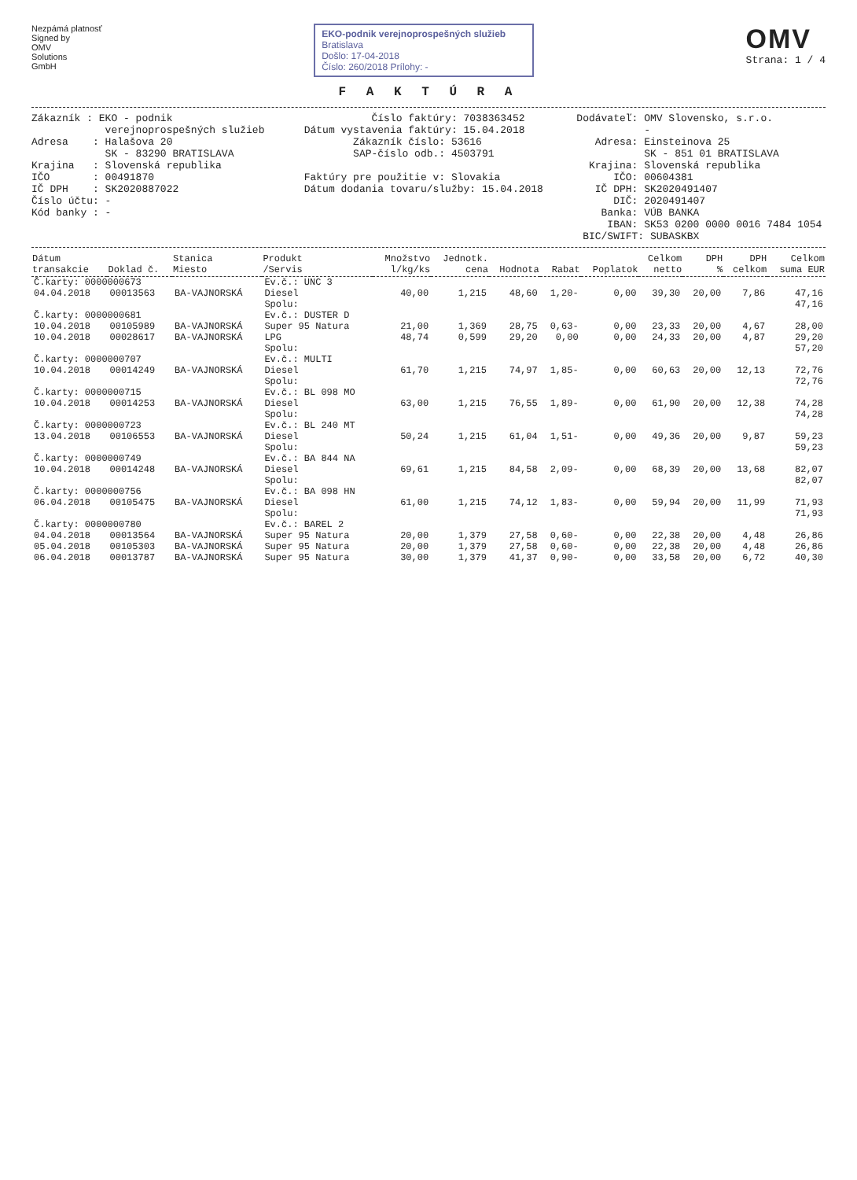Nezpámá platnosť
Signed by
OMV
Solutions
GmbH
EKO-podnik verejnoprospešných služieb
Bratislava
Došlo: 17-04-2018
Číslo: 260/2018 Prílohy: -
OMV
Strana: 1 / 4
F A K T Ú R A
Zákazník : EKO - podnik verejnoprospešných služieb Adresa : Halašova 20 SK - 83290 BRATISLAVA Krajina : Slovenská republika IČO : 00491870 IČ DPH : SK2020887022 Číslo účtu: - Kód banky : -
Číslo faktúry: 7038363452 Dátum vystavenia faktúry: 15.04.2018 Zákazník číslo: 53616 SAP-číslo odb.: 4503791 Faktúry pre použitie v: Slovakia Dátum dodania tovaru/služby: 15.04.2018
Dodávateľ: OMV Slovensko, s.r.o. - Adresa: Einsteinova 25 SK - 851 01 BRATISLAVA Krajina: Slovenská republika IČO: 00604381 IČ DPH: SK2020491407 DIČ: 2020491407 Banka: VÚB BANKA IBAN: SK53 0200 0000 0016 7484 1054 BIC/SWIFT: SUBASKBX
| Dátum transakcie | Doklad č. | Stanica Miesto | Produkt /Servis | Množstvo l/kg/ks | Jednotk. cena | Hodnota | Rabat | Poplatok | Celkom netto | DPH % | DPH celkom | Celkom suma EUR |
| --- | --- | --- | --- | --- | --- | --- | --- | --- | --- | --- | --- | --- |
| Č.karty: 0000000673 | | | Ev.č.: UNC 3 | | | | | | | | | |
| 04.04.2018 | 00013563 | BA-VAJNORSKÁ | Diesel | 40,00 | 1,215 | 48,60 | 1,20- | 0,00 | 39,30 | 20,00 | 7,86 | 47,16 |
| | | | Spolu: | | | | | | | | | 47,16 |
| Č.karty: 0000000681 | | | Ev.č.: DUSTER D | | | | | | | | | |
| 10.04.2018 | 00105989 | BA-VAJNORSKÁ | Super 95 Natura | 21,00 | 1,369 | 28,75 | 0,63- | 0,00 | 23,33 | 20,00 | 4,67 | 28,00 |
| 10.04.2018 | 00028617 | BA-VAJNORSKÁ | LPG | 48,74 | 0,599 | 29,20 | 0,00 | 0,00 | 24,33 | 20,00 | 4,87 | 29,20 |
| | | | Spolu: | | | | | | | | | 57,20 |
| Č.karty: 0000000707 | | | Ev.č.: MULTI | | | | | | | | | |
| 10.04.2018 | 00014249 | BA-VAJNORSKÁ | Diesel | 61,70 | 1,215 | 74,97 | 1,85- | 0,00 | 60,63 | 20,00 | 12,13 | 72,76 |
| | | | Spolu: | | | | | | | | | 72,76 |
| Č.karty: 0000000715 | | | Ev.č.: BL 098 MO | | | | | | | | | |
| 10.04.2018 | 00014253 | BA-VAJNORSKÁ | Diesel | 63,00 | 1,215 | 76,55 | 1,89- | 0,00 | 61,90 | 20,00 | 12,38 | 74,28 |
| | | | Spolu: | | | | | | | | | 74,28 |
| Č.karty: 0000000723 | | | Ev.č.: BL 240 MT | | | | | | | | | |
| 13.04.2018 | 00106553 | BA-VAJNORSKÁ | Diesel | 50,24 | 1,215 | 61,04 | 1,51- | 0,00 | 49,36 | 20,00 | 9,87 | 59,23 |
| | | | Spolu: | | | | | | | | | 59,23 |
| Č.karty: 0000000749 | | | Ev.č.: BA 844 NA | | | | | | | | | |
| 10.04.2018 | 00014248 | BA-VAJNORSKÁ | Diesel | 69,61 | 1,215 | 84,58 | 2,09- | 0,00 | 68,39 | 20,00 | 13,68 | 82,07 |
| | | | Spolu: | | | | | | | | | 82,07 |
| Č.karty: 0000000756 | | | Ev.č.: BA 098 HN | | | | | | | | | |
| 06.04.2018 | 00105475 | BA-VAJNORSKÁ | Diesel | 61,00 | 1,215 | 74,12 | 1,83- | 0,00 | 59,94 | 20,00 | 11,99 | 71,93 |
| | | | Spolu: | | | | | | | | | 71,93 |
| Č.karty: 0000000780 | | | Ev.č.: BAREL 2 | | | | | | | | | |
| 04.04.2018 | 00013564 | BA-VAJNORSKÁ | Super 95 Natura | 20,00 | 1,379 | 27,58 | 0,60- | 0,00 | 22,38 | 20,00 | 4,48 | 26,86 |
| 05.04.2018 | 00105303 | BA-VAJNORSKÁ | Super 95 Natura | 20,00 | 1,379 | 27,58 | 0,60- | 0,00 | 22,38 | 20,00 | 4,48 | 26,86 |
| 06.04.2018 | 00013787 | BA-VAJNORSKÁ | Super 95 Natura | 30,00 | 1,379 | 41,37 | 0,90- | 0,00 | 33,58 | 20,00 | 6,72 | 40,30 |